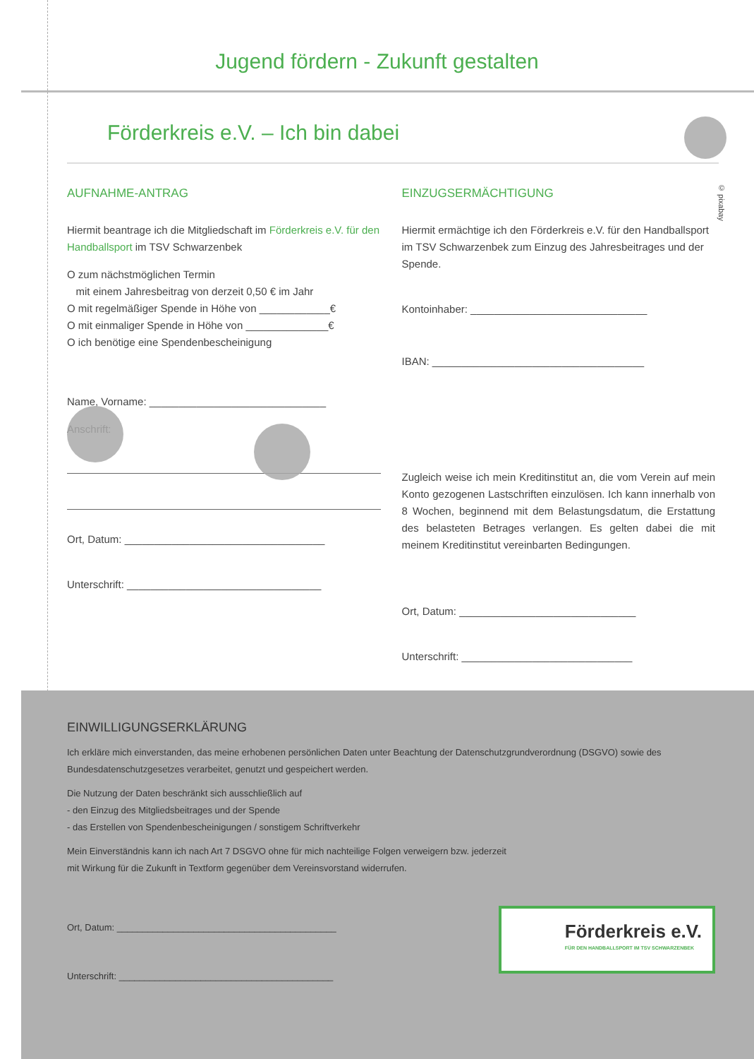Jugend fördern - Zukunft gestalten
Förderkreis e.V. – Ich bin dabei
AUFNAHME-ANTRAG
Hiermit beantrage ich die Mitgliedschaft im Förderkreis e.V. für den Handballsport im TSV Schwarzenbek
O zum nächstmöglichen Termin
mit einem Jahresbeitrag von derzeit 0,50 € im Jahr
O mit regelmäßiger Spende in Höhe von ____________€
O mit einmaliger Spende in Höhe von ______________€
O ich benötige eine Spendenbescheinigung
Name, Vorname: ______________________________
Anschrift:
Ort, Datum: __________________________________
Unterschrift: _________________________________
EINZUGSERMÄCHTIGUNG
Hiermit ermächtige ich den Förderkreis e.V. für den Handballsport im TSV Schwarzenbek zum Einzug des Jahresbeitrages und der Spende.
Kontoinhaber: ______________________________
IBAN: ____________________________________
Zugleich weise ich mein Kreditinstitut an, die vom Verein auf mein Konto gezogenen Lastschriften einzulösen. Ich kann innerhalb von 8 Wochen, beginnend mit dem Belastungsdatum, die Erstattung des belasteten Betrages verlangen. Es gelten dabei die mit meinem Kreditinstitut vereinbarten Bedingungen.
Ort, Datum: ______________________________
Unterschrift: _____________________________
© pixabay
EINWILLIGUNGSERKLÄRUNG
Ich erkläre mich einverstanden, das meine erhobenen persönlichen Daten unter Beachtung der Datenschutzgrundverordnung (DSGVO) sowie des Bundesdatenschutzgesetzes verarbeitet, genutzt und gespeichert werden.
Die Nutzung der Daten beschränkt sich ausschließlich auf
- den Einzug des Mitgliedsbeitrages und der Spende
- das Erstellen von Spendenbescheinigungen / sonstigem Schriftverkehr
Mein Einverständnis kann ich nach Art 7 DSGVO ohne für mich nachteilige Folgen verweigern bzw. jederzeit
mit Wirkung für die Zukunft in Textform gegenüber dem Vereinsvorstand widerrufen.
Ort, Datum: ___________________________________________
Unterschrift: __________________________________________
Förderkreis e.V.
FÜR DEN HANDBALLSPORT IM TSV SCHWARZENBEK